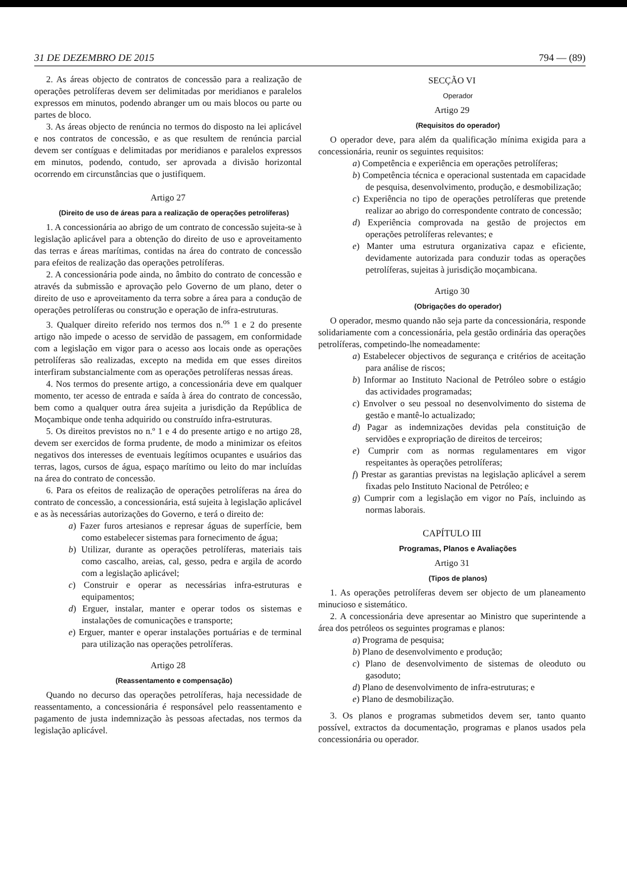31 DE DEZEMBRO DE 2015 794 — (89)
2. As áreas objecto de contratos de concessão para a realização de operações petrolíferas devem ser delimitadas por meridianos e paralelos expressos em minutos, podendo abranger um ou mais blocos ou parte ou partes de bloco.
3. As áreas objecto de renúncia no termos do disposto na lei aplicável e nos contratos de concessão, e as que resultem de renúncia parcial devem ser contíguas e delimitadas por meridianos e paralelos expressos em minutos, podendo, contudo, ser aprovada a divisão horizontal ocorrendo em circunstâncias que o justifiquem.
Artigo 27
(Direito de uso de áreas para a realização de operações petrolíferas)
1. A concessionária ao abrigo de um contrato de concessão sujeita-se à legislação aplicável para a obtenção do direito de uso e aproveitamento das terras e áreas marítimas, contidas na área do contrato de concessão para efeitos de realização das operações petrolíferas.
2. A concessionária pode ainda, no âmbito do contrato de concessão e através da submissão e aprovação pelo Governo de um plano, deter o direito de uso e aproveitamento da terra sobre a área para a condução de operações petrolíferas ou construção e operação de infra-estruturas.
3. Qualquer direito referido nos termos dos n.<sup>os</sup> 1 e 2 do presente artigo não impede o acesso de servidão de passagem, em conformidade com a legislação em vigor para o acesso aos locais onde as operações petrolíferas são realizadas, excepto na medida em que esses direitos interfiram substancialmente com as operações petrolíferas nessas áreas.
4. Nos termos do presente artigo, a concessionária deve em qualquer momento, ter acesso de entrada e saída à área do contrato de concessão, bem como a qualquer outra área sujeita a jurisdição da República de Moçambique onde tenha adquirido ou construído infra-estruturas.
5. Os direitos previstos no n.º 1 e 4 do presente artigo e no artigo 28, devem ser exercidos de forma prudente, de modo a minimizar os efeitos negativos dos interesses de eventuais legítimos ocupantes e usuários das terras, lagos, cursos de água, espaço marítimo ou leito do mar incluídas na área do contrato de concessão.
6. Para os efeitos de realização de operações petrolíferas na área do contrato de concessão, a concessionária, está sujeita à legislação aplicável e as às necessárias autorizações do Governo, e terá o direito de:
a) Fazer furos artesianos e represar águas de superfície, bem como estabelecer sistemas para fornecimento de água;
b) Utilizar, durante as operações petrolíferas, materiais tais como cascalho, areias, cal, gesso, pedra e argila de acordo com a legislação aplicável;
c) Construir e operar as necessárias infra-estruturas e equipamentos;
d) Erguer, instalar, manter e operar todos os sistemas e instalações de comunicações e transporte;
e) Erguer, manter e operar instalações portuárias e de terminal para utilização nas operações petrolíferas.
Artigo 28
(Reassentamento e compensação)
Quando no decurso das operações petrolíferas, haja necessidade de reassentamento, a concessionária é responsável pelo reassentamento e pagamento de justa indemnização às pessoas afectadas, nos termos da legislação aplicável.
SECÇÃO VI
Operador
Artigo 29
(Requisitos do operador)
O operador deve, para além da qualificação mínima exigida para a concessionária, reunir os seguintes requisitos:
a) Competência e experiência em operações petrolíferas;
b) Competência técnica e operacional sustentada em capacidade de pesquisa, desenvolvimento, produção, e desmobilização;
c) Experiência no tipo de operações petrolíferas que pretende realizar ao abrigo do correspondente contrato de concessão;
d) Experiência comprovada na gestão de projectos em operações petrolíferas relevantes; e
e) Manter uma estrutura organizativa capaz e eficiente, devidamente autorizada para conduzir todas as operações petrolíferas, sujeitas à jurisdição moçambicana.
Artigo 30
(Obrigações do operador)
O operador, mesmo quando não seja parte da concessionária, responde solidariamente com a concessionária, pela gestão ordinária das operações petrolíferas, competindo-lhe nomeadamente:
a) Estabelecer objectivos de segurança e critérios de aceitação para análise de riscos;
b) Informar ao Instituto Nacional de Petróleo sobre o estágio das actividades programadas;
c) Envolver o seu pessoal no desenvolvimento do sistema de gestão e mantê-lo actualizado;
d) Pagar as indemnizações devidas pela constituição de servidões e expropriação de direitos de terceiros;
e) Cumprir com as normas regulamentares em vigor respeitantes às operações petrolíferas;
f) Prestar as garantias previstas na legislação aplicável a serem fixadas pelo Instituto Nacional de Petróleo; e
g) Cumprir com a legislação em vigor no País, incluindo as normas laborais.
CAPÍTULO III
Programas, Planos e Avaliações
Artigo 31
(Tipos de planos)
1. As operações petrolíferas devem ser objecto de um planeamento minucioso e sistemático.
2. A concessionária deve apresentar ao Ministro que superintende a área dos petróleos os seguintes programas e planos:
a) Programa de pesquisa;
b) Plano de desenvolvimento e produção;
c) Plano de desenvolvimento de sistemas de oleoduto ou gasoduto;
d) Plano de desenvolvimento de infra-estruturas; e
e) Plano de desmobilização.
3. Os planos e programas submetidos devem ser, tanto quanto possível, extractos da documentação, programas e planos usados pela concessionária ou operador.